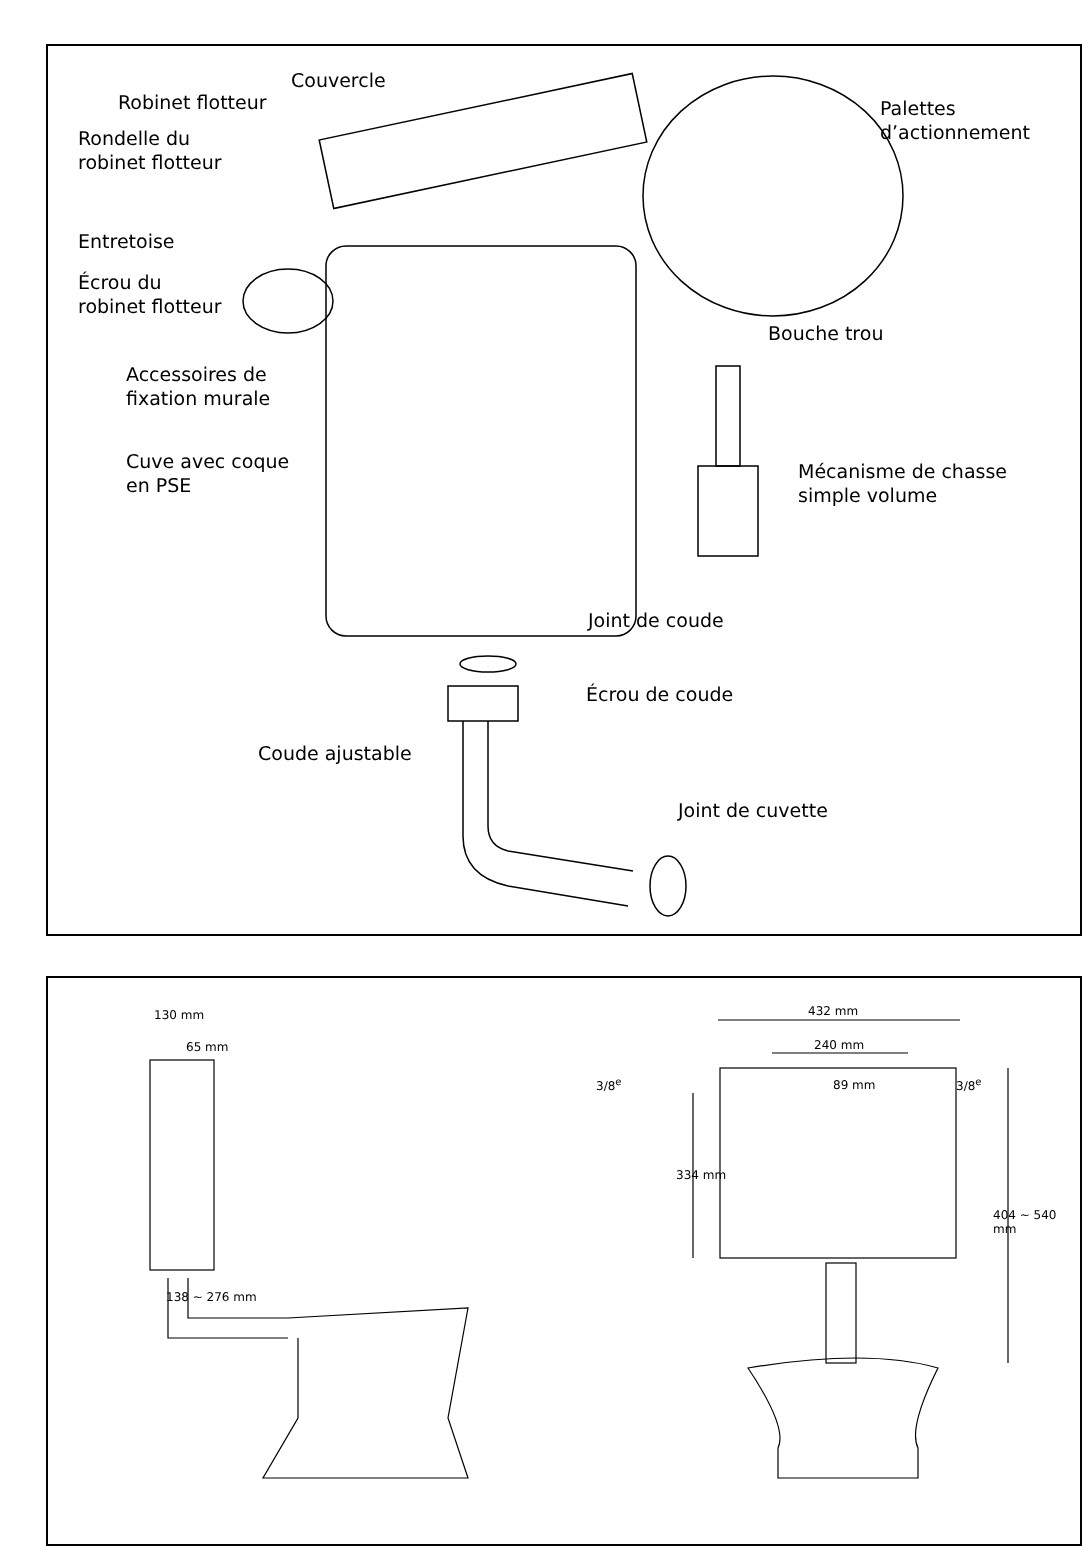Couvercle
Robinet flotteur
Rondelle du
robinet flotteur
Palettes
d’actionnement
Entretoise
Écrou du
robinet flotteur
Bouche trou
Accessoires de
fixation murale
Cuve avec coque
en PSE
Mécanisme de chasse
simple volume
Joint de coude
Écrou de coude
Coude ajustable
Joint de cuvette
130 mm
65 mm
138 ~ 276 mm
432 mm
240 mm
3/8<sup>e</sup> 89 mm 3/8<sup>e</sup>
334 mm
404 ~ 540 mm